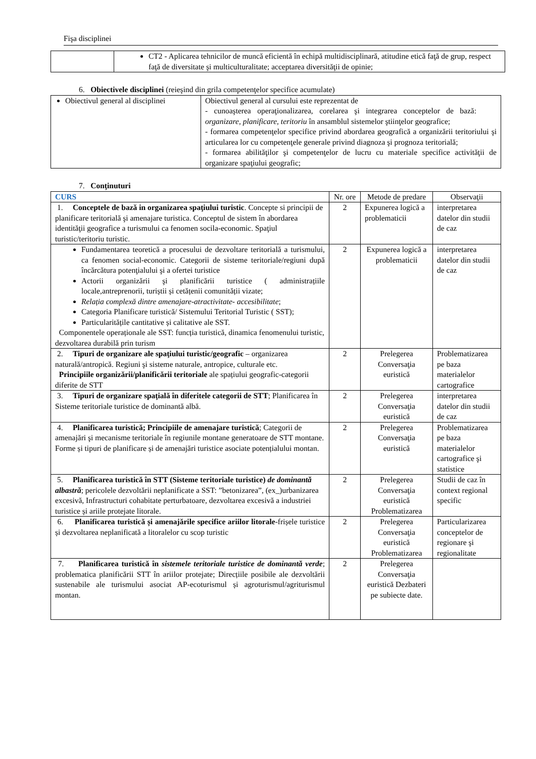Fişa disciplinei
| | CT2 - Aplicarea tehnicilor de muncă eficientă în echipă multidisciplinară, atitudine etică faţă de grup, respect faţă de diversitate şi multiculturalitate; acceptarea diversităţii de opinie; |
6. Obiectivele disciplinei (reieşind din grila competenţelor specifice acumulate)
| Obiectivul general al disciplinei | Obiectivul general al cursului este reprezentat de - cunoaşterea operaţionalizarea, corelarea şi integrarea conceptelor de bază: organizare, planificare, teritoriu în ansamblul sistemelor ştiinţelor geografice; - formarea competenţelor specifice privind abordarea geografică a organizării teritoriului şi articularea lor cu competenţele generale privind diagnoza şi prognoza teritorială; - formarea abilităţilor şi competenţelor de lucru cu materiale specifice activităţii de organizare spaţiului geografic; |
7. Conţinuturi
| CURS | Nr. ore | Metode de predare | Observaţii |
| --- | --- | --- | --- |
| 1. Conceptele de bază in organizarea spaţiului turistic . Concepte si principii de planificare teritorială şi amenajare turistica. Conceptul de sistem în abordarea identităţii geografice a turismului ca fenomen socila-economic. Spaţiul turistic/teritoriu turistic. | 2 | Expunerea logică a problematicii | interpretarea datelor din studii de caz |
| Fundamentarea teoretică a procesului de dezvoltare teritorială a turismului, ca fenomen social-economic. Categorii de sisteme teritoriale/regiuni după încărcătura potenţialului şi a ofertei turistice Actorii organizării şi planificării turistice ( administrațiile locale,antreprenorii, turiștii și cetățenii comunității vizate; Relația complexă dintre amenajare-atractivitate- accesibilitate ; Categoria Planificare turistică/ Sistemului Teritorial Turistic ( SST); Particularitățile cantitative și calitative ale SST. Componentele operaționale ale SST: funcția turistică, dinamica fenomenului turistic, dezvoltarea durabilă prin turism | 2 | Expunerea logică a problematicii | interpretarea datelor din studii de caz |
| 2. Tipuri de organizare ale spaţiului turistic/geografic – organizarea naturală/antropică. Regiuni şi sisteme naturale, antropice, culturale etc. Principiile organizării/planificării teritoriale ale spațiului geografic-categorii diferite de STT | 2 | Prelegerea Conversaţia euristică | Problematizarea pe baza materialelor cartografice |
| 3. Tipuri de organizare spaţială în diferitele categorii de STT ; Planificarea în Sisteme teritoriale turistice de dominantă albă. | 2 | Prelegerea Conversaţia euristică | interpretarea datelor din studii de caz |
| 4. Planificarea turistică; Principiile de amenajare turistică ; Categorii de amenajări şi mecanisme teritoriale în regiunile montane generatoare de STT montane. Forme și tipuri de planificare și de amenajări turistice asociate potențialului montan. | 2 | Prelegerea Conversaţia euristică | Problematizarea pe baza materialelor cartografice şi statistice |
| 5. Planificarea turistică în STT (Sisteme teritoriale turistice) de dominantă albastră ; pericolele dezvoltării neplanificate a SST: ”betonizarea”, (ex_)urbanizarea excesivă, Infrastructuri cohabitate perturbatoare, dezvoltarea excesivă a industriei turistice și ariile protejate litorale. | 2 | Prelegerea Conversaţia euristică Problematizarea | Studii de caz în context regional specific |
| 6. Planificarea turistică și amenajările specifice ariilor litorale -frișele turistice și dezvoltarea neplanificată a litoralelor cu scop turistic | 2 | Prelegerea Conversaţia euristică Problematizarea | Particularizarea conceptelor de regionare şi regionalitate |
| 7. Planificarea turistică în sistemele teritoriale turistice de dominantă verde ; problematica planificării STT în ariilor protejate; Direcțiile posibile ale dezvoltării sustenabile ale turismului asociat AP-ecoturismul și agroturismul/agriturismul montan. | 2 | Prelegerea Conversaţia euristică Dezbateri pe subiecte date. | |